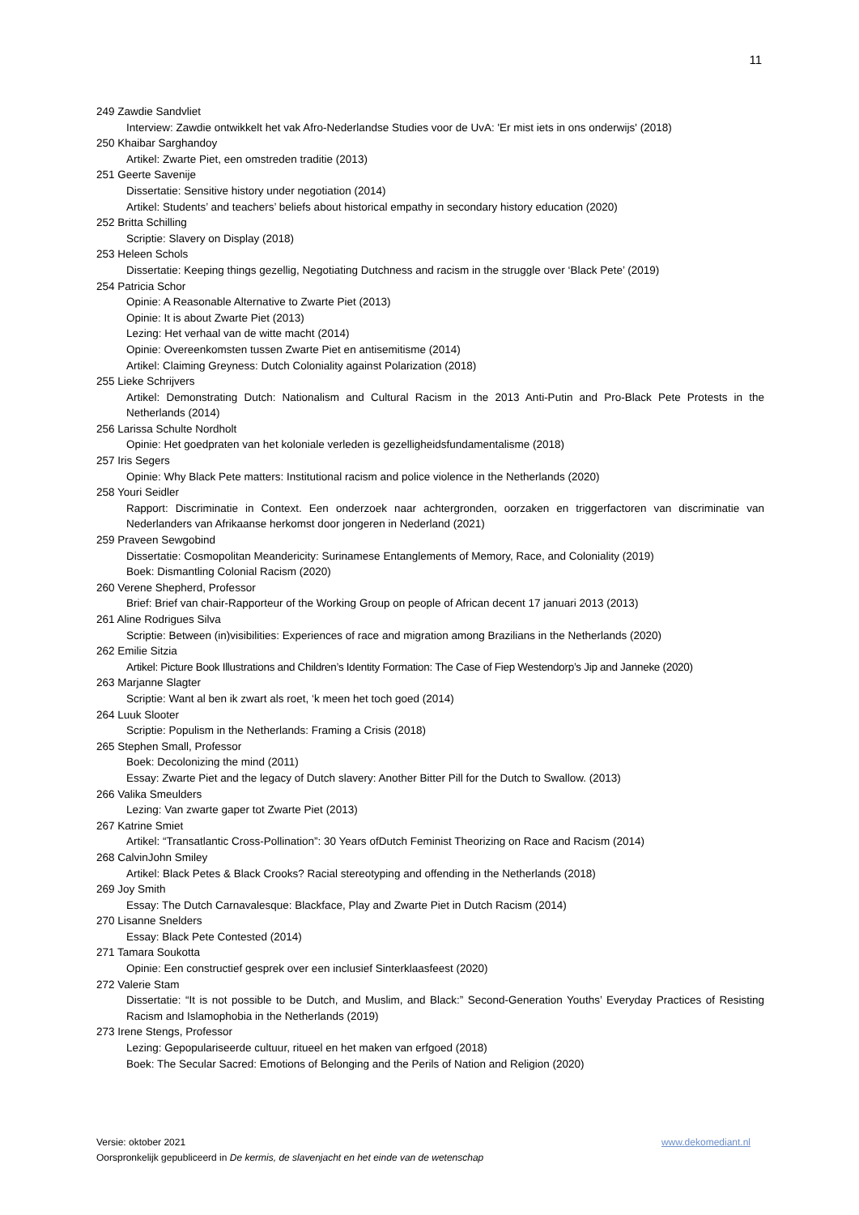11
249 Zawdie Sandvliet
Interview: Zawdie ontwikkelt het vak Afro-Nederlandse Studies voor de UvA: 'Er mist iets in ons onderwijs' (2018)
250 Khaibar Sarghandoy
Artikel: Zwarte Piet, een omstreden traditie (2013)
251 Geerte Savenije
Dissertatie: Sensitive history under negotiation (2014)
Artikel: Students’ and teachers’ beliefs about historical empathy in secondary history education (2020)
252 Britta Schilling
Scriptie: Slavery on Display (2018)
253 Heleen Schols
Dissertatie: Keeping things gezellig, Negotiating Dutchness and racism in the struggle over ‘Black Pete’ (2019)
254 Patricia Schor
Opinie: A Reasonable Alternative to Zwarte Piet (2013)
Opinie: It is about Zwarte Piet (2013)
Lezing: Het verhaal van de witte macht (2014)
Opinie: Overeenkomsten tussen Zwarte Piet en antisemitisme (2014)
Artikel: Claiming Greyness: Dutch Coloniality against Polarization (2018)
255 Lieke Schrijvers
Artikel: Demonstrating Dutch: Nationalism and Cultural Racism in the 2013 Anti-Putin and Pro-Black Pete Protests in the Netherlands (2014)
256 Larissa Schulte Nordholt
Opinie: Het goedpraten van het koloniale verleden is gezelligheidsfundamentalisme (2018)
257 Iris Segers
Opinie: Why Black Pete matters: Institutional racism and police violence in the Netherlands (2020)
258 Youri Seidler
Rapport: Discriminatie in Context. Een onderzoek naar achtergronden, oorzaken en triggerfactoren van discriminatie van Nederlanders van Afrikaanse herkomst door jongeren in Nederland (2021)
259 Praveen Sewgobind
Dissertatie: Cosmopolitan Meandericity: Surinamese Entanglements of Memory, Race, and Coloniality (2019)
Boek: Dismantling Colonial Racism (2020)
260 Verene Shepherd, Professor
Brief: Brief van chair-Rapporteur of the Working Group on people of African decent 17 januari 2013 (2013)
261 Aline Rodrigues Silva
Scriptie: Between (in)visibilities: Experiences of race and migration among Brazilians in the Netherlands (2020)
262 Emilie Sitzia
Artikel: Picture Book Illustrations and Children’s Identity Formation: The Case of Fiep Westendorp’s Jip and Janneke (2020)
263 Marjanne Slagter
Scriptie: Want al ben ik zwart als roet, ‘k meen het toch goed (2014)
264 Luuk Slooter
Scriptie: Populism in the Netherlands: Framing a Crisis (2018)
265 Stephen Small, Professor
Boek: Decolonizing the mind (2011)
Essay: Zwarte Piet and the legacy of Dutch slavery: Another Bitter Pill for the Dutch to Swallow. (2013)
266 Valika Smeulders
Lezing: Van zwarte gaper tot Zwarte Piet (2013)
267 Katrine Smiet
Artikel: “Transatlantic Cross-Pollination”: 30 Years ofDutch Feminist Theorizing on Race and Racism (2014)
268 CalvinJohn Smiley
Artikel: Black Petes & Black Crooks? Racial stereotyping and offending in the Netherlands (2018)
269 Joy Smith
Essay: The Dutch Carnavalesque: Blackface, Play and Zwarte Piet in Dutch Racism (2014)
270 Lisanne Snelders
Essay: Black Pete Contested (2014)
271 Tamara Soukotta
Opinie: Een constructief gesprek over een inclusief Sinterklaasfeest (2020)
272 Valerie Stam
Dissertatie: “It is not possible to be Dutch, and Muslim, and Black:” Second-Generation Youths’ Everyday Practices of Resisting Racism and Islamophobia in the Netherlands (2019)
273 Irene Stengs, Professor
Lezing: Gepopulariseerde cultuur, ritueel en het maken van erfgoed (2018)
Boek: The Secular Sacred: Emotions of Belonging and the Perils of Nation and Religion (2020)
Versie: oktober 2021 www.dekomediant.nl
Oorspronkelijk gepubliceerd in De kermis, de slavenjacht en het einde van de wetenschap